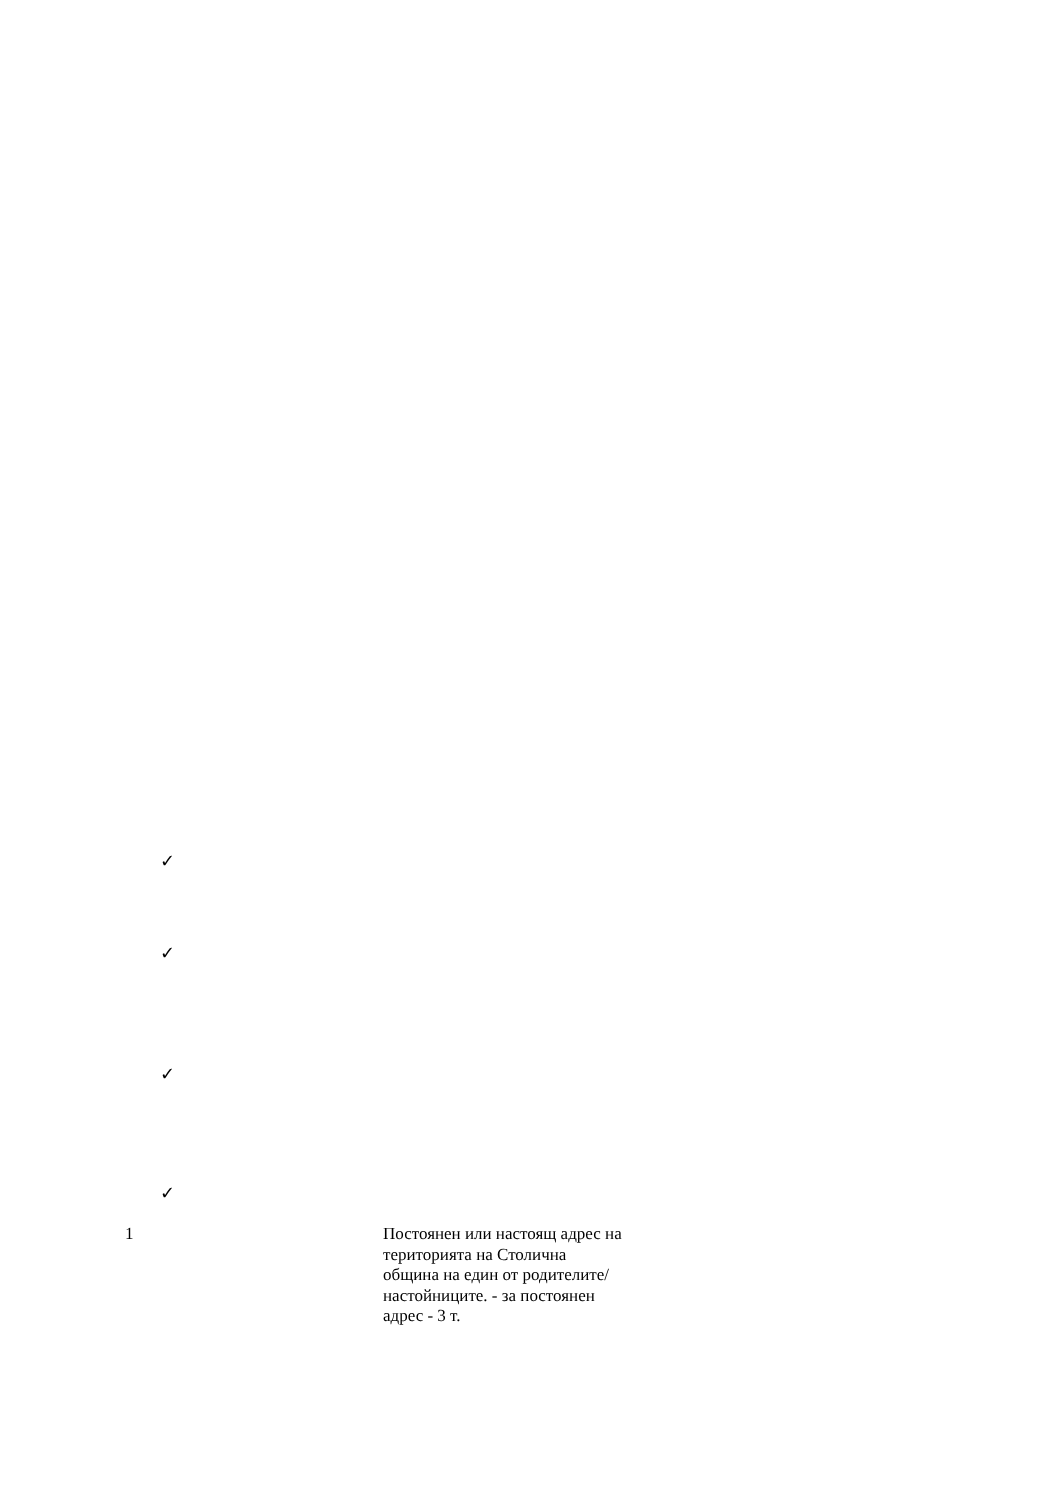✓
✓
✓
✓
1
Постоянен или настоящ адрес на територията на Столична община на един от родителите/ настойниците. - за постоянен адрес - 3 т.